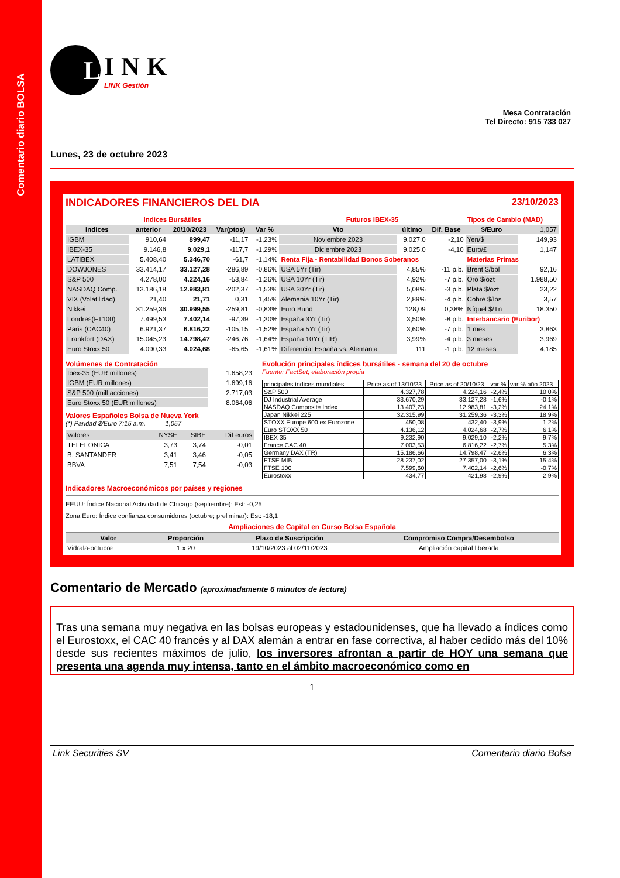Comentario diario BOLSA
L
INK
LINK Gestión
Mesa Contratación
Tel Directo: 915 733 027
Lunes, 23 de octubre 2023
INDICADORES FINANCIEROS DEL DIA 23/10/2023
| Indices Bursátiles | | | | | Futuros IBEX-35 | | | Tipos de Cambio (MAD) | |
| Indices | anterior | 20/10/2023 | Var(ptos) | Var % | Vto | último | Dif. Base | $/Euro | 1,057 |
| IGBM | 910,64 | 899,47 | -11,17 | -1,23% | Noviembre 2023 | 9.027,0 | -2,10 | Yen/$ | 149,93 |
| IBEX-35 | 9.146,8 | 9.029,1 | -117,7 | -1,29% | Diciembre 2023 | 9.025,0 | -4,10 | Euro/£ | 1,147 |
| LATIBEX | 5.408,40 | 5.346,70 | -61,7 | -1,14% | Renta Fija - Rentabilidad Bonos Soberanos | | | Materias Primas | |
| DOWJONES | 33.414,17 | 33.127,28 | -286,89 | -0,86% | USA 5Yr (Tir) | 4,85% | -11 p.b. | Brent $/bbl | 92,16 |
| S&P 500 | 4.278,00 | 4.224,16 | -53,84 | -1,26% | USA 10Yr (Tir) | 4,92% | -7 p.b. | Oro $/ozt | 1.988,50 |
| NASDAQ Comp. | 13.186,18 | 12.983,81 | -202,37 | -1,53% | USA 30Yr (Tir) | 5,08% | -3 p.b. | Plata $/ozt | 23,22 |
| VIX (Volatilidad) | 21,40 | 21,71 | 0,31 | 1,45% | Alemania 10Yr (Tir) | 2,89% | -4 p.b. | Cobre $/lbs | 3,57 |
| Nikkei | 31.259,36 | 30.999,55 | -259,81 | -0,83% | Euro Bund | 128,09 | 0,38% | Níquel $/Tn | 18.350 |
| Londres(FT100) | 7.499,53 | 7.402,14 | -97,39 | -1,30% | España 3Yr (Tir) | 3,50% | -8 p.b. | Interbancario (Euribor) | |
| Paris (CAC40) | 6.921,37 | 6.816,22 | -105,15 | -1,52% | España 5Yr (Tir) | 3,60% | -7 p.b. | 1 mes | 3,863 |
| Frankfort (DAX) | 15.045,23 | 14.798,47 | -246,76 | -1,64% | España 10Yr (TIR) | 3,99% | -4 p.b. | 3 meses | 3,969 |
| Euro Stoxx 50 | 4.090,33 | 4.024,68 | -65,65 | -1,61% | Diferencial España vs. Alemania | 111 | -1 p.b. | 12 meses | 4,185 |
Volúmenes de Contratación
| Ibex-35 (EUR millones) | 1.658,23 |
| IGBM (EUR millones) | 1.699,16 |
| S&P 500 (mill acciones) | 2.717,03 |
| Euro Stoxx 50 (EUR millones) | 8.064,06 |
Valores Españoles Bolsa de Nueva York
(*) Paridad $/Euro 7:15 a.m. 1,057
| Valores | NYSE | SIBE | Dif euros |
| TELEFONICA | 3,73 | 3,74 | -0,01 |
| B. SANTANDER | 3,41 | 3,46 | -0,05 |
| BBVA | 7,51 | 7,54 | -0,03 |
Evolución principales índices bursátiles - semana del 20 de octubre
Fuente: FactSet; elaboración propia
| principales índices mundiales | Price as of 13/10/23 | Price as of 20/10/23 | var % | var % año 2023 |
| S&P 500 | 4.327,78 | 4.224,16 | -2,4% | 10,0% |
| DJ Industrial Average | 33.670,29 | 33.127,28 | -1,6% | -0,1% |
| NASDAQ Composite Index | 13.407,23 | 12.983,81 | -3,2% | 24,1% |
| Japan Nikkei 225 | 32.315,99 | 31.259,36 | -3,3% | 18,9% |
| STOXX Europe 600 ex Eurozone | 450,08 | 432,40 | -3,9% | 1,2% |
| Euro STOXX 50 | 4.136,12 | 4.024,68 | -2,7% | 6,1% |
| IBEX 35 | 9.232,90 | 9.029,10 | -2,2% | 9,7% |
| France CAC 40 | 7.003,53 | 6.816,22 | -2,7% | 5,3% |
| Germany DAX (TR) | 15.186,66 | 14.798,47 | -2,6% | 6,3% |
| FTSE MIB | 28.237,02 | 27.357,00 | -3,1% | 15,4% |
| FTSE 100 | 7.599,60 | 7.402,14 | -2,6% | -0,7% |
| Eurostoxx | 434,77 | 421,98 | -2,9% | 2,9% |
Indicadores Macroeconómicos por países y regiones
EEUU: Índice Nacional Actividad de Chicago (septiembre): Est: -0,25
Zona Euro: Índice confianza consumidores (octubre; preliminar): Est: -18,1
Ampliaciones de Capital en Curso Bolsa Española
| Valor | Proporción | Plazo de Suscripción | Compromiso Compra/Desembolso |
| --- | --- | --- | --- |
| Vidrala-octubre | 1 x 20 | 19/10/2023 al 02/11/2023 | Ampliación capital liberada |
Comentario de Mercado (aproximadamente 6 minutos de lectura)
Tras una semana muy negativa en las bolsas europeas y estadounidenses, que ha llevado a índices como el Eurostoxx, el CAC 40 francés y al DAX alemán a entrar en fase correctiva, al haber cedido más del 10% desde sus recientes máximos de julio, los inversores afrontan a partir de HOY una semana que presenta una agenda muy intensa, tanto en el ámbito macroeconómico como en
1
Link Securities SV Comentario diario Bolsa